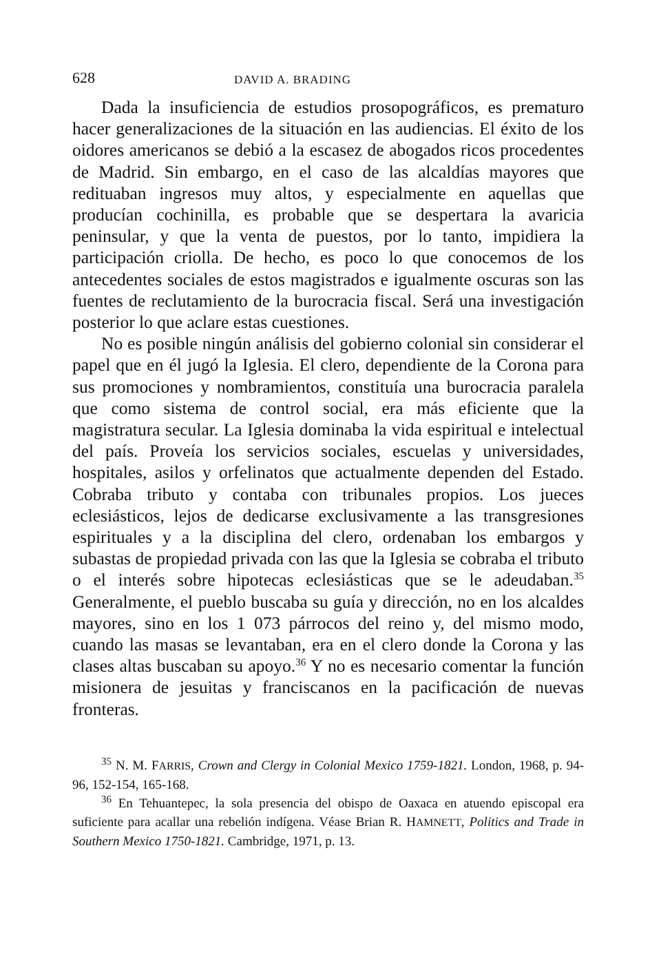628 DAVID A. BRADING
Dada la insuficiencia de estudios prosopográficos, es prematuro hacer generalizaciones de la situación en las audiencias. El éxito de los oidores americanos se debió a la escasez de abogados ricos procedentes de Madrid. Sin embargo, en el caso de las alcaldías mayores que redituaban ingresos muy altos, y especialmente en aquellas que producían cochinilla, es probable que se despertara la avaricia peninsular, y que la venta de puestos, por lo tanto, impidiera la participación criolla. De hecho, es poco lo que conocemos de los antecedentes sociales de estos magistrados e igualmente oscuras son las fuentes de reclutamiento de la burocracia fiscal. Será una investigación posterior lo que aclare estas cuestiones.
No es posible ningún análisis del gobierno colonial sin considerar el papel que en él jugó la Iglesia. El clero, dependiente de la Corona para sus promociones y nombramientos, constituía una burocracia paralela que como sistema de control social, era más eficiente que la magistratura secular. La Iglesia dominaba la vida espiritual e intelectual del país. Proveía los servicios sociales, escuelas y universidades, hospitales, asilos y orfelinatos que actualmente dependen del Estado. Cobraba tributo y contaba con tribunales propios. Los jueces eclesiásticos, lejos de dedicarse exclusivamente a las transgresiones espirituales y a la disciplina del clero, ordenaban los embargos y subastas de propiedad privada con las que la Iglesia se cobraba el tributo o el interés sobre hipotecas eclesiásticas que se le adeudaban.<sup>35</sup> Generalmente, el pueblo buscaba su guía y dirección, no en los alcaldes mayores, sino en los 1 073 párrocos del reino y, del mismo modo, cuando las masas se levantaban, era en el clero donde la Corona y las clases altas buscaban su apoyo.<sup>36</sup> Y no es necesario comentar la función misionera de jesuitas y franciscanos en la pacificación de nuevas fronteras.
<sup>35</sup> N. M. FARRIS, Crown and Clergy in Colonial Mexico 1759-1821. London, 1968, p. 94-96, 152-154, 165-168.
<sup>36</sup> En Tehuantepec, la sola presencia del obispo de Oaxaca en atuendo episcopal era suficiente para acallar una rebelión indígena. Véase Brian R. HAMNETT, Politics and Trade in Southern Mexico 1750-1821. Cambridge, 1971, p. 13.